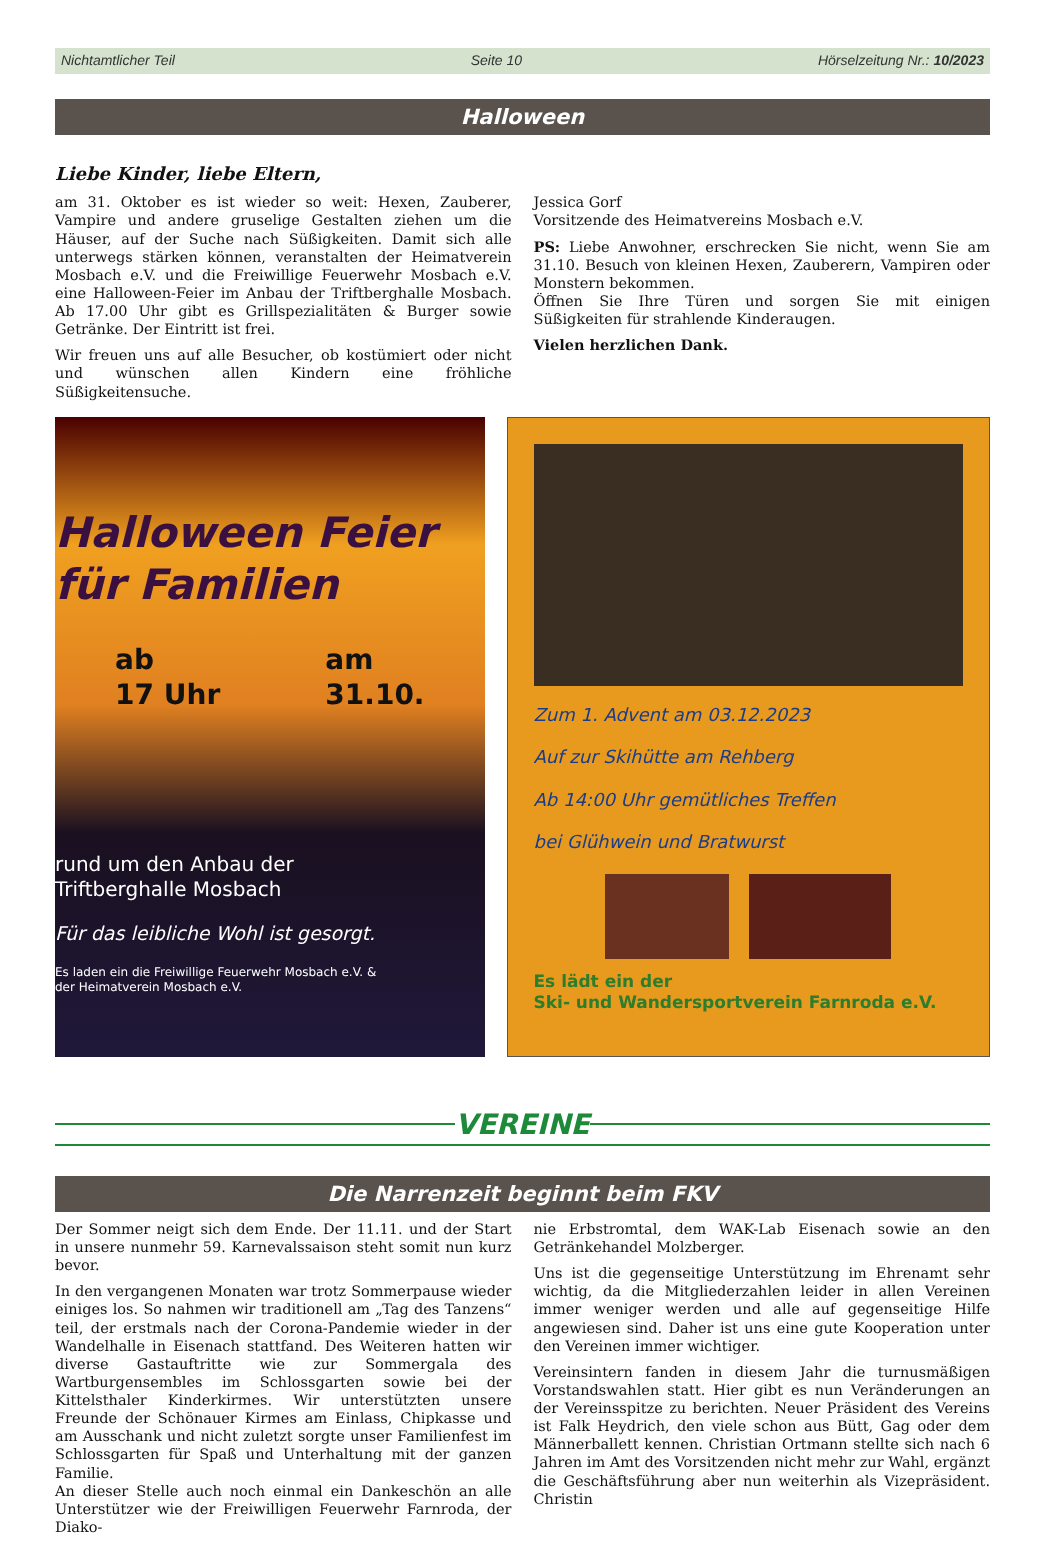Nichtamtlicher Teil Seite 10 Hörselzeitung Nr.: 10/2023
Halloween
Liebe Kinder, liebe Eltern,
am 31. Oktober es ist wieder so weit: Hexen, Zauberer, Vampire und andere gruselige Gestalten ziehen um die Häuser, auf der Suche nach Süßigkeiten. Damit sich alle unterwegs stärken können, veranstalten der Heimatverein Mosbach e.V. und die Freiwillige Feuerwehr Mosbach e.V. eine Halloween-Feier im Anbau der Triftberghalle Mosbach. Ab 17.00 Uhr gibt es Grillspezialitäten & Burger sowie Getränke. Der Eintritt ist frei.
Wir freuen uns auf alle Besucher, ob kostümiert oder nicht und wünschen allen Kindern eine fröhliche Süßigkeitensuche.
Jessica Gorf
Vorsitzende des Heimatvereins Mosbach e.V.
PS: Liebe Anwohner, erschrecken Sie nicht, wenn Sie am 31.10. Besuch von kleinen Hexen, Zauberern, Vampiren oder Monstern bekommen.
Öffnen Sie Ihre Türen und sorgen Sie mit einigen Süßigkeiten für strahlende Kinderaugen.
Vielen herzlichen Dank.
Halloween Feier
für Familien
ab
17 Uhr am
31.10.
rund um den Anbau der
Triftberghalle Mosbach
Für das leibliche Wohl ist gesorgt.
Es laden ein die Freiwillige Feuerwehr Mosbach e.V. &
der Heimatverein Mosbach e.V.
Zum 1. Advent am 03.12.2023
Auf zur Skihütte am Rehberg
Ab 14:00 Uhr gemütliches Treffen
bei Glühwein und Bratwurst
Es lädt ein der
Ski- und Wandersportverein Farnroda e.V.
VEREINE
Die Narrenzeit beginnt beim FKV
Der Sommer neigt sich dem Ende. Der 11.11. und der Start in unsere nunmehr 59. Karnevalssaison steht somit nun kurz bevor.
In den vergangenen Monaten war trotz Sommerpause wieder einiges los. So nahmen wir traditionell am „Tag des Tanzens“ teil, der erstmals nach der Corona-Pandemie wieder in der Wandelhalle in Eisenach stattfand. Des Weiteren hatten wir diverse Gastauftritte wie zur Sommergala des Wartburgensembles im Schlossgarten sowie bei der Kittelsthaler Kinderkirmes. Wir unterstützten unsere Freunde der Schönauer Kirmes am Einlass, Chipkasse und am Ausschank und nicht zuletzt sorgte unser Familienfest im Schlossgarten für Spaß und Unterhaltung mit der ganzen Familie.
An dieser Stelle auch noch einmal ein Dankeschön an alle Unterstützer wie der Freiwilligen Feuerwehr Farnroda, der Diako-
nie Erbstromtal, dem WAK-Lab Eisenach sowie an den Getränkehandel Molzberger.
Uns ist die gegenseitige Unterstützung im Ehrenamt sehr wichtig, da die Mitgliederzahlen leider in allen Vereinen immer weniger werden und alle auf gegenseitige Hilfe angewiesen sind. Daher ist uns eine gute Kooperation unter den Vereinen immer wichtiger.
Vereinsintern fanden in diesem Jahr die turnusmäßigen Vorstandswahlen statt. Hier gibt es nun Veränderungen an der Vereinsspitze zu berichten. Neuer Präsident des Vereins ist Falk Heydrich, den viele schon aus Bütt, Gag oder dem Männerballett kennen. Christian Ortmann stellte sich nach 6 Jahren im Amt des Vorsitzenden nicht mehr zur Wahl, ergänzt die Geschäftsführung aber nun weiterhin als Vizepräsident. Christin